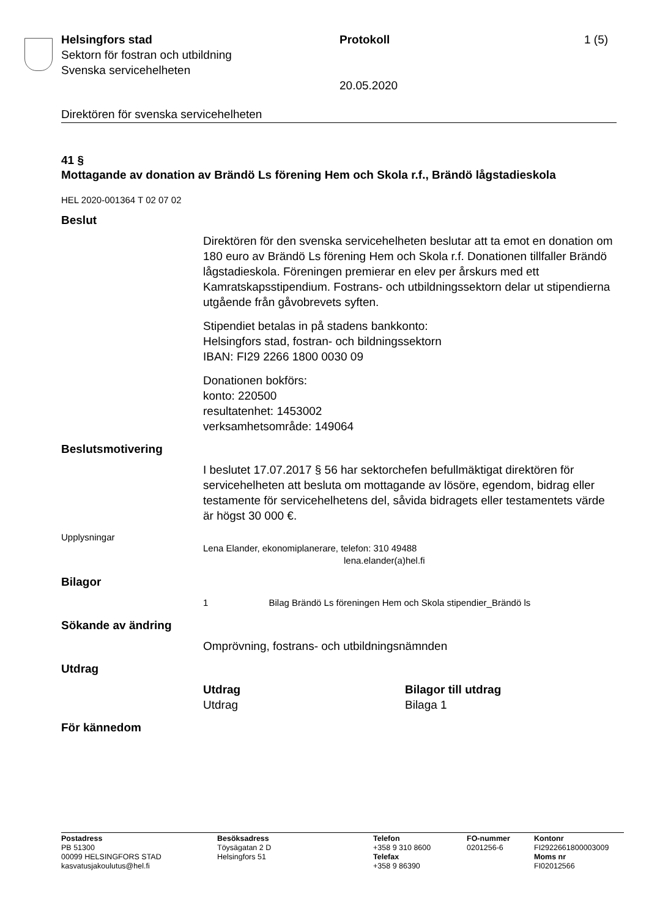Helsingfors stad
Sektorn för fostran och utbildning
Svenska servicehelheten
Protokoll
20.05.2020
1 (5)
Direktören för svenska servicehelheten
41 §
Mottagande av donation av Brändö Ls förening Hem och Skola r.f., Brändö lågstadieskola
HEL 2020-001364 T 02 07 02
Beslut
Direktören för den svenska servicehelheten beslutar att ta emot en donation om 180 euro av Brändö Ls förening Hem och Skola r.f. Donationen tillfaller Brändö lågstadieskola. Föreningen premierar en elev per årskurs med ett Kamratskapsstipendium. Fostrans- och utbildningssektorn delar ut stipendierna utgående från gåvobrevets syften.
Stipendiet betalas in på stadens bankkonto:
Helsingfors stad, fostran- och bildningssektorn
IBAN: FI29 2266 1800 0030 09
Donationen bokförs:
konto: 220500
resultatenhet: 1453002
verksamhetsområde: 149064
Beslutsmotivering
I beslutet 17.07.2017 § 56 har sektorchefen befullmäktigat direktören för servicehelheten att besluta om mottagande av lösöre, egendom, bidrag eller testamente för servicehelhetens del, såvida bidragets eller testamentets värde är högst 30 000 €.
Upplysningar
Lena Elander, ekonomiplanerare, telefon: 310 49488
lena.elander(a)hel.fi
Bilagor
1 Bilag Brändö Ls föreningen Hem och Skola stipendier_Brändö ls
Sökande av ändring
Omprövning, fostrans- och utbildningsnämnden
Utdrag
Utdrag
Utdrag
Bilagor till utdrag
Bilaga 1
För kännedom
Postadress
PB 51300
00099 HELSINGFORS STAD
kasvatusjakoulutus@hel.fi
Besöksadress
Töysägatan 2 D
Helsingfors 51
Telefon
+358 9 310 8600
Telefax
+358 9 86390
FO-nummer
0201256-6
Kontonr
FI2922661800003009
Moms nr
FI02012566